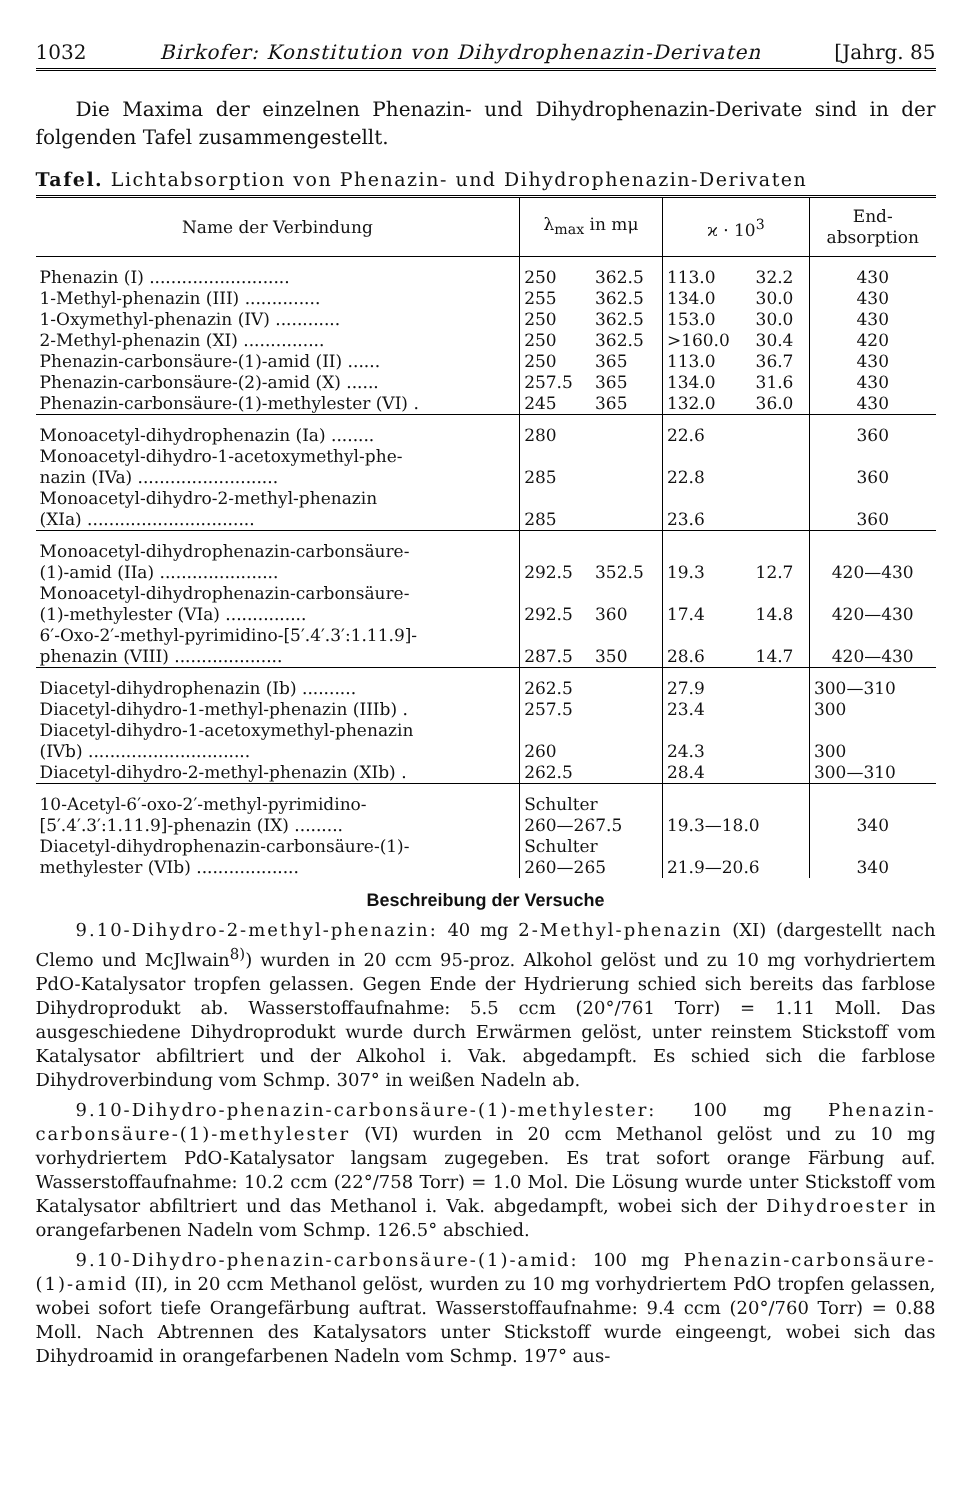1032 Birkofer: Konstitution von Dihydrophenazin-Derivaten [Jahrg. 85
Die Maxima der einzelnen Phenazin- und Dihydrophenazin-Derivate sind in der folgenden Tafel zusammengestellt.
Tafel. Lichtabsorption von Phenazin- und Dihydrophenazin-Derivaten
| Name der Verbindung | λ<sub>max</sub> in mμ | | ϰ · 10<sup>3</sup> | | End- absorption |
| --- | --- | --- | --- | --- | --- |
| Phenazin (I) .......................... 1-Methyl-phenazin (III) .............. 1-Oxymethyl-phenazin (IV) ............ 2-Methyl-phenazin (XI) ............... Phenazin-carbonsäure-(1)-amid (II) ...... Phenazin-carbonsäure-(2)-amid (X) ...... Phenazin-carbonsäure-(1)-methylester (VI) . | 250 255 250 250 250 257.5 245 | 362.5 362.5 362.5 362.5 365 365 365 | 113.0 134.0 153.0 >160.0 113.0 134.0 132.0 | 32.2 30.0 30.0 30.4 36.7 31.6 36.0 | 430 430 430 420 430 430 430 |
| Monoacetyl-dihydrophenazin (Ia) ........ Monoacetyl-dihydro-1-acetoxymethyl-phe- nazin (IVa) .......................... Monoacetyl-dihydro-2-methyl-phenazin (XIa) ............................... | 280 285 285 | | 22.6 22.8 23.6 | | 360 360 360 |
| Monoacetyl-dihydrophenazin-carbonsäure- (1)-amid (IIa) ...................... Monoacetyl-dihydrophenazin-carbonsäure- (1)-methylester (VIa) ............... 6′-Oxo-2′-methyl-pyrimidino-[5′.4′.3′:1.11.9]- phenazin (VIII) .................... | 292.5 292.5 287.5 | 352.5 360 350 | 19.3 17.4 28.6 | 12.7 14.8 14.7 | 420—430 420—430 420—430 |
| Diacetyl-dihydrophenazin (Ib) .......... Diacetyl-dihydro-1-methyl-phenazin (IIIb) . Diacetyl-dihydro-1-acetoxymethyl-phenazin (IVb) .............................. Diacetyl-dihydro-2-methyl-phenazin (XIb) . | 262.5 257.5 260 262.5 | | 27.9 23.4 24.3 28.4 | | 300—310 300 300 300—310 |
| 10-Acetyl-6′-oxo-2′-methyl-pyrimidino- [5′.4′.3′:1.11.9]-phenazin (IX) ......... Diacetyl-dihydrophenazin-carbonsäure-(1)- methylester (VIb) ................... | Schulter 260—267.5 Schulter 260—265 | | 19.3—18.0 21.9—20.6 | | 340 340 |
Beschreibung der Versuche
9.10-Dihydro-2-methyl-phenazin: 40 mg 2-Methyl-phenazin (XI) (dargestellt nach Clemo und McJlwain<sup>8)</sup>) wurden in 20 ccm 95-proz. Alkohol gelöst und zu 10 mg vorhydriertem PdO-Katalysator tropfen gelassen. Gegen Ende der Hydrierung schied sich bereits das farblose Dihydroprodukt ab. Wasserstoffaufnahme: 5.5 ccm (20°/761 Torr) = 1.11 Moll. Das ausgeschiedene Dihydroprodukt wurde durch Erwärmen gelöst, unter reinstem Stickstoff vom Katalysator abfiltriert und der Alkohol i. Vak. abgedampft. Es schied sich die farblose Dihydroverbindung vom Schmp. 307° in weißen Nadeln ab.
9.10-Dihydro-phenazin-carbonsäure-(1)-methylester: 100 mg Phenazin-carbonsäure-(1)-methylester (VI) wurden in 20 ccm Methanol gelöst und zu 10 mg vorhydriertem PdO-Katalysator langsam zugegeben. Es trat sofort orange Färbung auf. Wasserstoffaufnahme: 10.2 ccm (22°/758 Torr) = 1.0 Mol. Die Lösung wurde unter Stickstoff vom Katalysator abfiltriert und das Methanol i. Vak. abgedampft, wobei sich der Dihydroester in orangefarbenen Nadeln vom Schmp. 126.5° abschied.
9.10-Dihydro-phenazin-carbonsäure-(1)-amid: 100 mg Phenazin-carbonsäure-(1)-amid (II), in 20 ccm Methanol gelöst, wurden zu 10 mg vorhydriertem PdO tropfen gelassen, wobei sofort tiefe Orangefärbung auftrat. Wasserstoffaufnahme: 9.4 ccm (20°/760 Torr) = 0.88 Moll. Nach Abtrennen des Katalysators unter Stickstoff wurde eingeengt, wobei sich das Dihydroamid in orangefarbenen Nadeln vom Schmp. 197° aus-